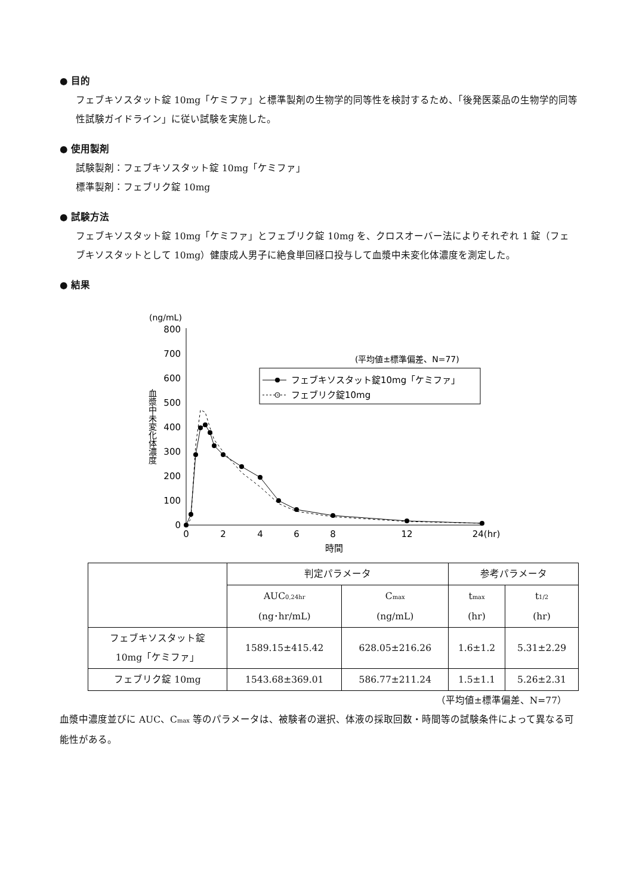● 目的
フェブキソスタット錠 10mg「ケミファ」と標準製剤の生物学的同等性を検討するため、「後発医薬品の生物学的同等性試験ガイドライン」に従い試験を実施した。
● 使用製剤
試験製剤：フェブキソスタット錠 10mg「ケミファ」
標準製剤：フェブリク錠 10mg
● 試験方法
フェブキソスタット錠 10mg「ケミファ」とフェブリク錠 10mg を、クロスオーバー法によりそれぞれ 1 錠（フェブキソスタットとして 10mg）健康成人男子に絶食単回経口投与して血漿中未変化体濃度を測定した。
● 結果
(ng/mL)
800
700
600
500
400
300
200
100
0
血漿中未変化体濃度
0
2
4
6
8
12
24(hr)
時間
(平均値±標準偏差、N=77)
フェブキソスタット錠10mg「ケミファ」
フェブリク錠10mg
| | 判定パラメータ | | 参考パラメータ | |
| --- | --- | --- | --- | --- |
| | AUC<sub>0,24hr</sub> (ng･hr/mL) | C<sub>max</sub> (ng/mL) | t<sub>max</sub> (hr) | t<sub>1/2</sub> (hr) |
| フェブキソスタット錠 10mg「ケミファ」 | 1589.15±415.42 | 628.05±216.26 | 1.6±1.2 | 5.31±2.29 |
| フェブリク錠 10mg | 1543.68±369.01 | 586.77±211.24 | 1.5±1.1 | 5.26±2.31 |
（平均値±標準偏差、N=77）
血漿中濃度並びに AUC、C<sub>max</sub> 等のパラメータは、被験者の選択、体液の採取回数・時間等の試験条件によって異なる可能性がある。